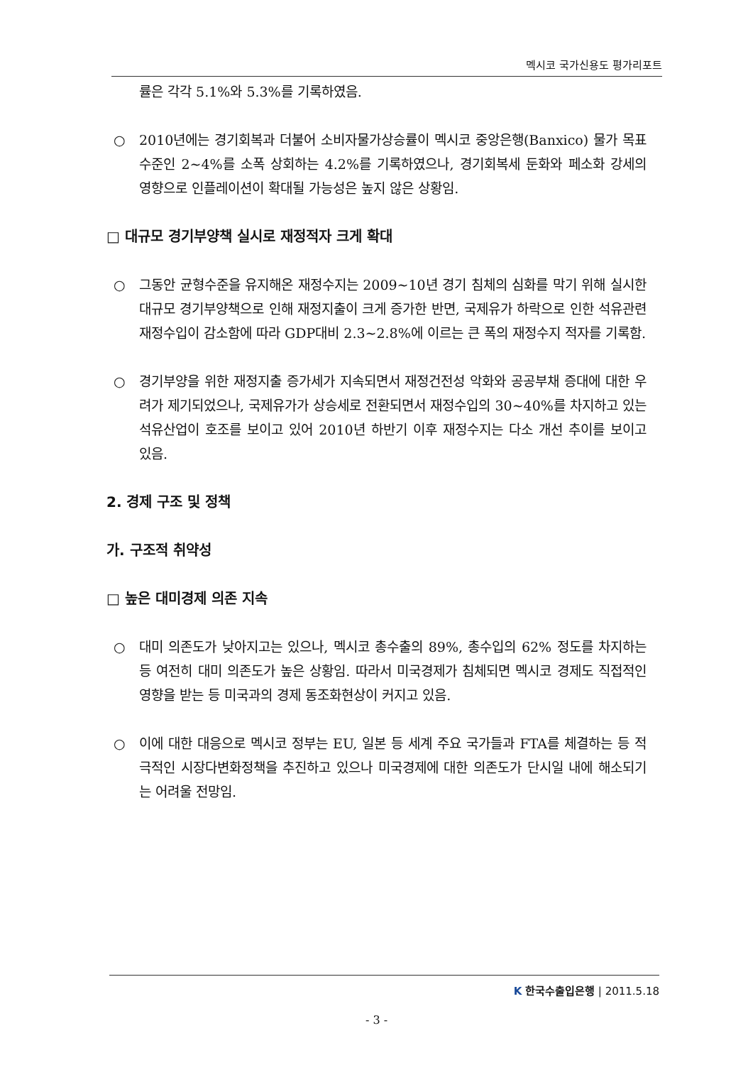멕시코 국가신용도 평가리포트
률은 각각 5.1%와 5.3%를 기록하였음.
○ 2010년에는 경기회복과 더불어 소비자물가상승률이 멕시코 중앙은행(Banxico) 물가 목표수준인 2~4%를 소폭 상회하는 4.2%를 기록하였으나, 경기회복세 둔화와 페소화 강세의 영향으로 인플레이션이 확대될 가능성은 높지 않은 상황임.
□ 대규모 경기부양책 실시로 재정적자 크게 확대
○ 그동안 균형수준을 유지해온 재정수지는 2009~10년 경기 침체의 심화를 막기 위해 실시한 대규모 경기부양책으로 인해 재정지출이 크게 증가한 반면, 국제유가 하락으로 인한 석유관련 재정수입이 감소함에 따라 GDP대비 2.3~2.8%에 이르는 큰 폭의 재정수지 적자를 기록함.
○ 경기부양을 위한 재정지출 증가세가 지속되면서 재정건전성 악화와 공공부채 증대에 대한 우려가 제기되었으나, 국제유가가 상승세로 전환되면서 재정수입의 30~40%를 차지하고 있는 석유산업이 호조를 보이고 있어 2010년 하반기 이후 재정수지는 다소 개선 추이를 보이고 있음.
2. 경제 구조 및 정책
가. 구조적 취약성
□ 높은 대미경제 의존 지속
○ 대미 의존도가 낮아지고는 있으나, 멕시코 총수출의 89%, 총수입의 62% 정도를 차지하는 등 여전히 대미 의존도가 높은 상황임. 따라서 미국경제가 침체되면 멕시코 경제도 직접적인 영향을 받는 등 미국과의 경제 동조화현상이 커지고 있음.
○ 이에 대한 대응으로 멕시코 정부는 EU, 일본 등 세계 주요 국가들과 FTA를 체결하는 등 적극적인 시장다변화정책을 추진하고 있으나 미국경제에 대한 의존도가 단시일 내에 해소되기는 어려울 전망임.
K 한국수출입은행 | 2011.5.18
- 3 -